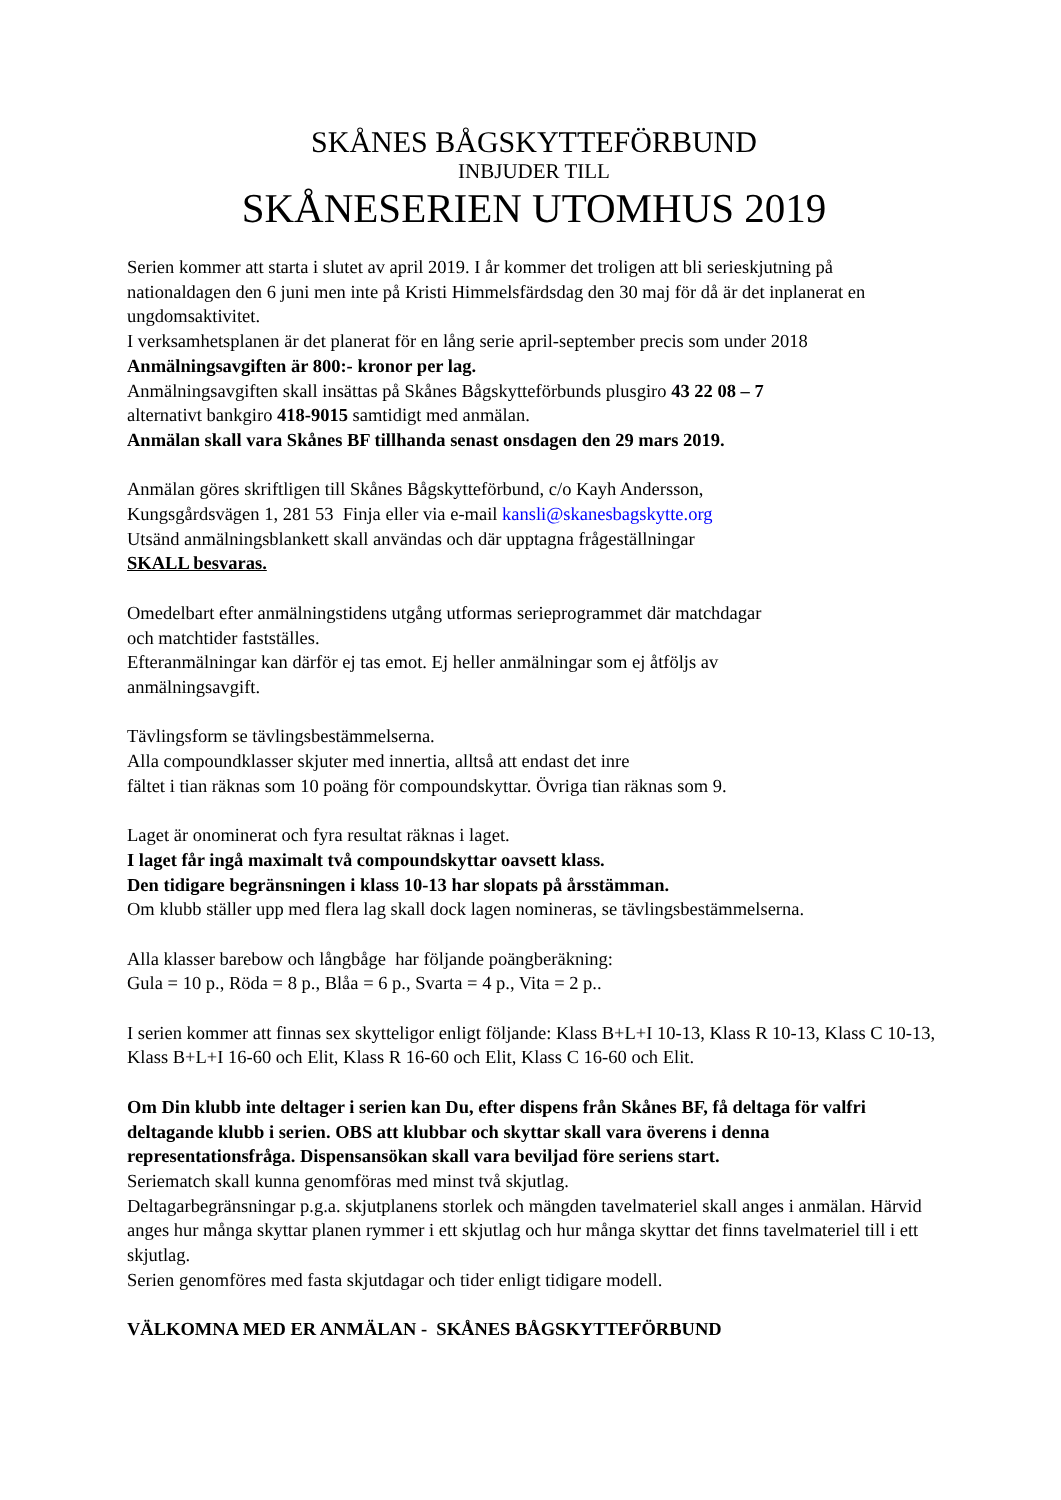SKÅNES BÅGSKYTTEFÖRBUND
INBJUDER TILL
SKÅNESERIEN UTOMHUS 2019
Serien kommer att starta i slutet av april 2019. I år kommer det troligen att bli serieskjutning på nationaldagen den 6 juni men inte på Kristi Himmelsfärdsdag den 30 maj för då är det inplanerat en ungdomsaktivitet.
I verksamhetsplanen är det planerat för en lång serie april-september precis som under 2018
Anmälningsavgiften är 800:- kronor per lag.
Anmälningsavgiften skall insättas på Skånes Bågskytteförbunds plusgiro 43 22 08 – 7
alternativt bankgiro 418-9015 samtidigt med anmälan.
Anmälan skall vara Skånes BF tillhanda senast onsdagen den 29 mars 2019.
Anmälan göres skriftligen till Skånes Bågskytteförbund, c/o Kayh Andersson,
Kungsgårdsvägen 1, 281 53 Finja eller via e-mail kansli@skanesbagskytte.org
Utsänd anmälningsblankett skall användas och där upptagna frågeställningar
SKALL besvaras.
Omedelbart efter anmälningstidens utgång utformas serieprogrammet där matchdagar
och matchtider fastställes.
Efteranmälningar kan därför ej tas emot. Ej heller anmälningar som ej åtföljs av
anmälningsavgift.
Tävlingsform se tävlingsbestämmelserna.
Alla compoundklasser skjuter med innertia, alltså att endast det inre
fältet i tian räknas som 10 poäng för compoundskyttar. Övriga tian räknas som 9.
Laget är onominerat och fyra resultat räknas i laget.
I laget får ingå maximalt två compoundskyttar oavsett klass.
Den tidigare begränsningen i klass 10-13 har slopats på årsstämman.
Om klubb ställer upp med flera lag skall dock lagen nomineras, se tävlingsbestämmelserna.
Alla klasser barebow och långbåge har följande poängberäkning:
Gula = 10 p., Röda = 8 p., Blåa = 6 p., Svarta = 4 p., Vita = 2 p..
I serien kommer att finnas sex skytteligor enligt följande: Klass B+L+I 10-13, Klass R 10-13, Klass C 10-13, Klass B+L+I 16-60 och Elit, Klass R 16-60 och Elit, Klass C 16-60 och Elit.
Om Din klubb inte deltager i serien kan Du, efter dispens från Skånes BF, få deltaga för valfri deltagande klubb i serien. OBS att klubbar och skyttar skall vara överens i denna representationsfråga. Dispensansökan skall vara beviljad före seriens start.
Seriematch skall kunna genomföras med minst två skjutlag.
Deltagarbegränsningar p.g.a. skjutplanens storlek och mängden tavelmateriel skall anges i anmälan. Härvid anges hur många skyttar planen rymmer i ett skjutlag och hur många skyttar det finns tavelmateriel till i ett skjutlag.
Serien genomföres med fasta skjutdagar och tider enligt tidigare modell.
VÄLKOMNA MED ER ANMÄLAN - SKÅNES BÅGSKYTTEFÖRBUND